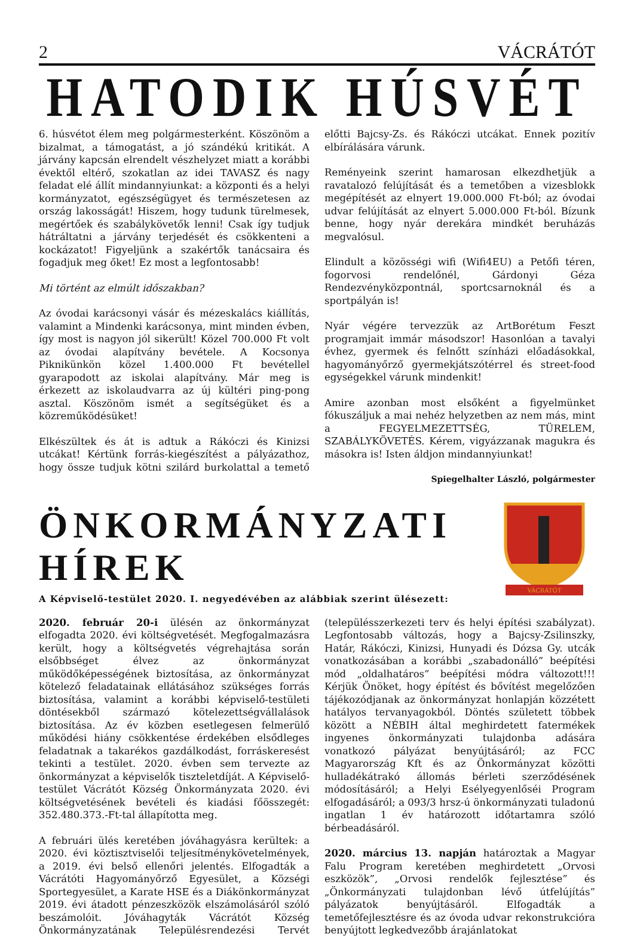2 VÁCRÁTÓT
HATODIK HÚSVÉT
6. húsvétot élem meg polgármesterként. Köszönöm a bizalmat, a támogatást, a jó szándékú kritikát. A járvány kapcsán elrendelt vészhelyzet miatt a korábbi évektől eltérő, szokatlan az idei TAVASZ és nagy feladat elé állít mindannyiunkat: a központi és a helyi kormányzatot, egészségügyet és természetesen az ország lakosságát! Hiszem, hogy tudunk türelmesek, megértőek és szabálykövetők lenni! Csak így tudjuk hátráltatni a járvány terjedését és csökkenteni a kockázatot! Figyeljünk a szakértők tanácsaira és fogadjuk meg őket! Ez most a legfontosabb!
Mi történt az elmúlt időszakban?
Az óvodai karácsonyi vásár és mézeskalács kiállítás, valamint a Mindenki karácsonya, mint minden évben, így most is nagyon jól sikerült! Közel 700.000 Ft volt az óvodai alapítvány bevétele. A Kocsonya Piknikünkön közel 1.400.000 Ft bevétellel gyarapodott az iskolai alapítvány. Már meg is érkezett az iskolaudvarra az új kültéri ping-pong asztal. Köszönöm ismét a segítségüket és a közreműködésüket!
Elkészültek és át is adtuk a Rákóczi és Kinizsi utcákat! Kértünk forrás-kiegészítést a pályázathoz, hogy össze tudjuk kötni szilárd burkolattal a temető előtti Bajcsy-Zs. és Rákóczi utcákat. Ennek pozitív elbírálására várunk.
Reményeink szerint hamarosan elkezdhetjük a ravatalozó felújítását és a temetőben a vizesblokk megépítését az elnyert 19.000.000 Ft-ból; az óvodai udvar felújítását az elnyert 5.000.000 Ft-ból. Bízunk benne, hogy nyár derekára mindkét beruházás megvalósul.
Elindult a közösségi wifi (Wifi4EU) a Petőfi téren, fogorvosi rendelőnél, Gárdonyi Géza Rendezvényközpontnál, sportcsarnoknál és a sportpályán is!
Nyár végére tervezzük az ArtBorétum Feszt programjait immár másodszor! Hasonlóan a tavalyi évhez, gyermek és felnőtt színházi előadásokkal, hagyományőrző gyermekjátszótérrel és street-food egységekkel várunk mindenkit!
Amire azonban most elsőként a figyelmünket fókuszáljuk a mai nehéz helyzetben az nem más, mint a FEGYELMEZETTSÉG, TÜRELEM, SZABÁLYKÖVETÉS. Kérem, vigyázzanak magukra és másokra is! Isten áldjon mindannyiunkat!
Spiegelhalter László, polgármester
ÖNKORMÁNYZATI HÍREK
A Képviselő-testület 2020. I. negyedévében az alábbiak szerint ülésezett:
VÁCRÁTÓT
2020. február 20-i ülésén az önkormányzat elfogadta 2020. évi költségvetését. Megfogalmazásra került, hogy a költségvetés végrehajtása során elsőbbséget élvez az önkormányzat működőképességének biztosítása, az önkormányzat kötelező feladatainak ellátásához szükséges forrás biztosítása, valamint a korábbi képviselő-testületi döntésekből származó kötelezettségvállalások biztosítása. Az év közben esetlegesen felmerülő működési hiány csökkentése érdekében elsődleges feladatnak a takarékos gazdálkodást, forráskeresést tekinti a testület. 2020. évben sem tervezte az önkormányzat a képviselők tiszteletdíját. A Képviselő-testület Vácrátót Község Önkormányzata 2020. évi költségvetésének bevételi és kiadási főösszegét: 352.480.373.-Ft-tal állapította meg.
A februári ülés keretében jóváhagyásra kerültek: a 2020. évi köztisztviselői teljesítménykövetelmények, a 2019. évi belső ellenőri jelentés. Elfogadták a Vácrátóti Hagyományőrző Egyesület, a Községi Sportegyesület, a Karate HSE és a Diákönkormányzat 2019. évi átadott pénzeszközök elszámolásáról szóló beszámolóit. Jóváhagyták Vácrátót Község Önkormányzatának Településrendezési Tervét (településszerkezeti terv és helyi építési szabályzat). Legfontosabb változás, hogy a Bajcsy-Zsilinszky, Határ, Rákóczi, Kinizsi, Hunyadi és Dózsa Gy. utcák vonatkozásában a korábbi „szabadonálló” beépítési mód „oldalhatáros” beépítési módra változott!!! Kérjük Önöket, hogy építést és bővítést megelőzően tájékozódjanak az önkormányzat honlapján közzétett hatályos tervanyagokból. Döntés született többek között a NÉBIH által meghirdetett fatermékek ingyenes önkormányzati tulajdonba adására vonatkozó pályázat benyújtásáról; az FCC Magyarország Kft és az Önkormányzat közötti hulladékátrakó állomás bérleti szerződésének módosításáról; a Helyi Esélyegyenlőséi Program elfogadásáról; a 093/3 hrsz-ú önkormányzati tuladonú ingatlan 1 év határozott időtartamra szóló bérbeadásáról.
2020. március 13. napján határoztak a Magyar Falu Program keretében meghirdetett „Orvosi eszközök”, „Orvosi rendelők fejlesztése” és „Önkormányzati tulajdonban lévő útfelújítás” pályázatok benyújtásáról. Elfogadták a temetőfejlesztésre és az óvoda udvar rekonstrukcióra benyújtott legkedvezőbb árajánlatokat